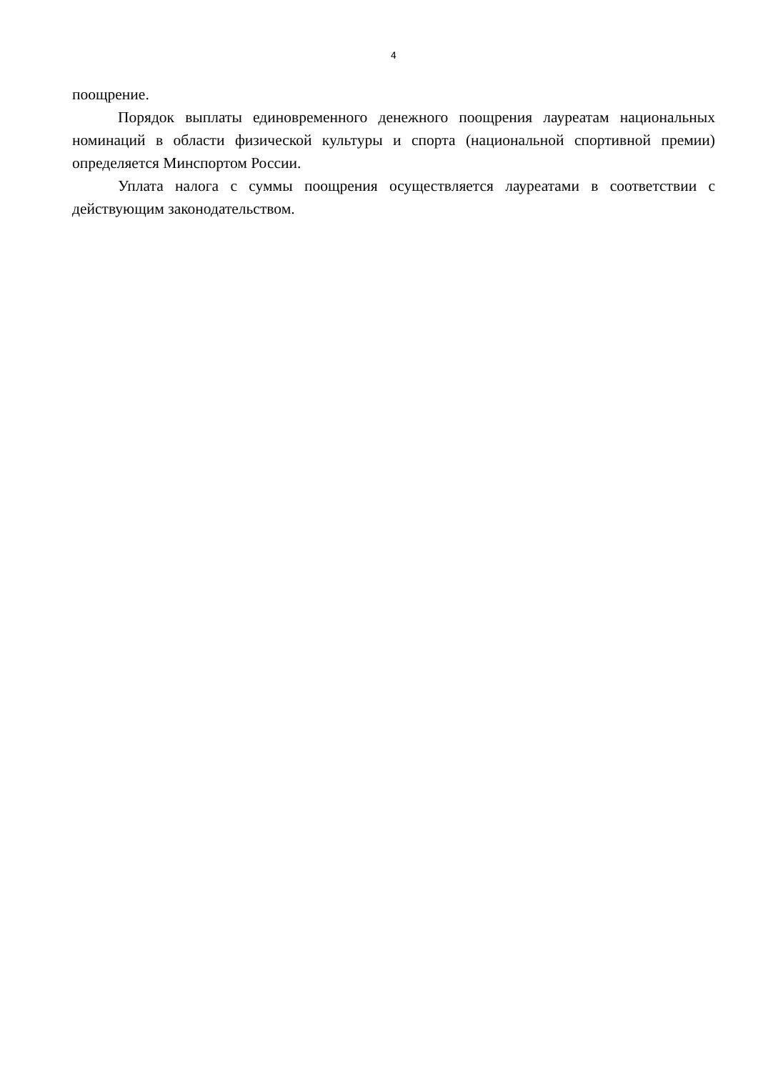4
поощрение.
Порядок выплаты единовременного денежного поощрения лауреатам национальных номинаций в области физической культуры и спорта (национальной спортивной премии) определяется Минспортом России.
Уплата налога с суммы поощрения осуществляется лауреатами в соответствии с действующим законодательством.